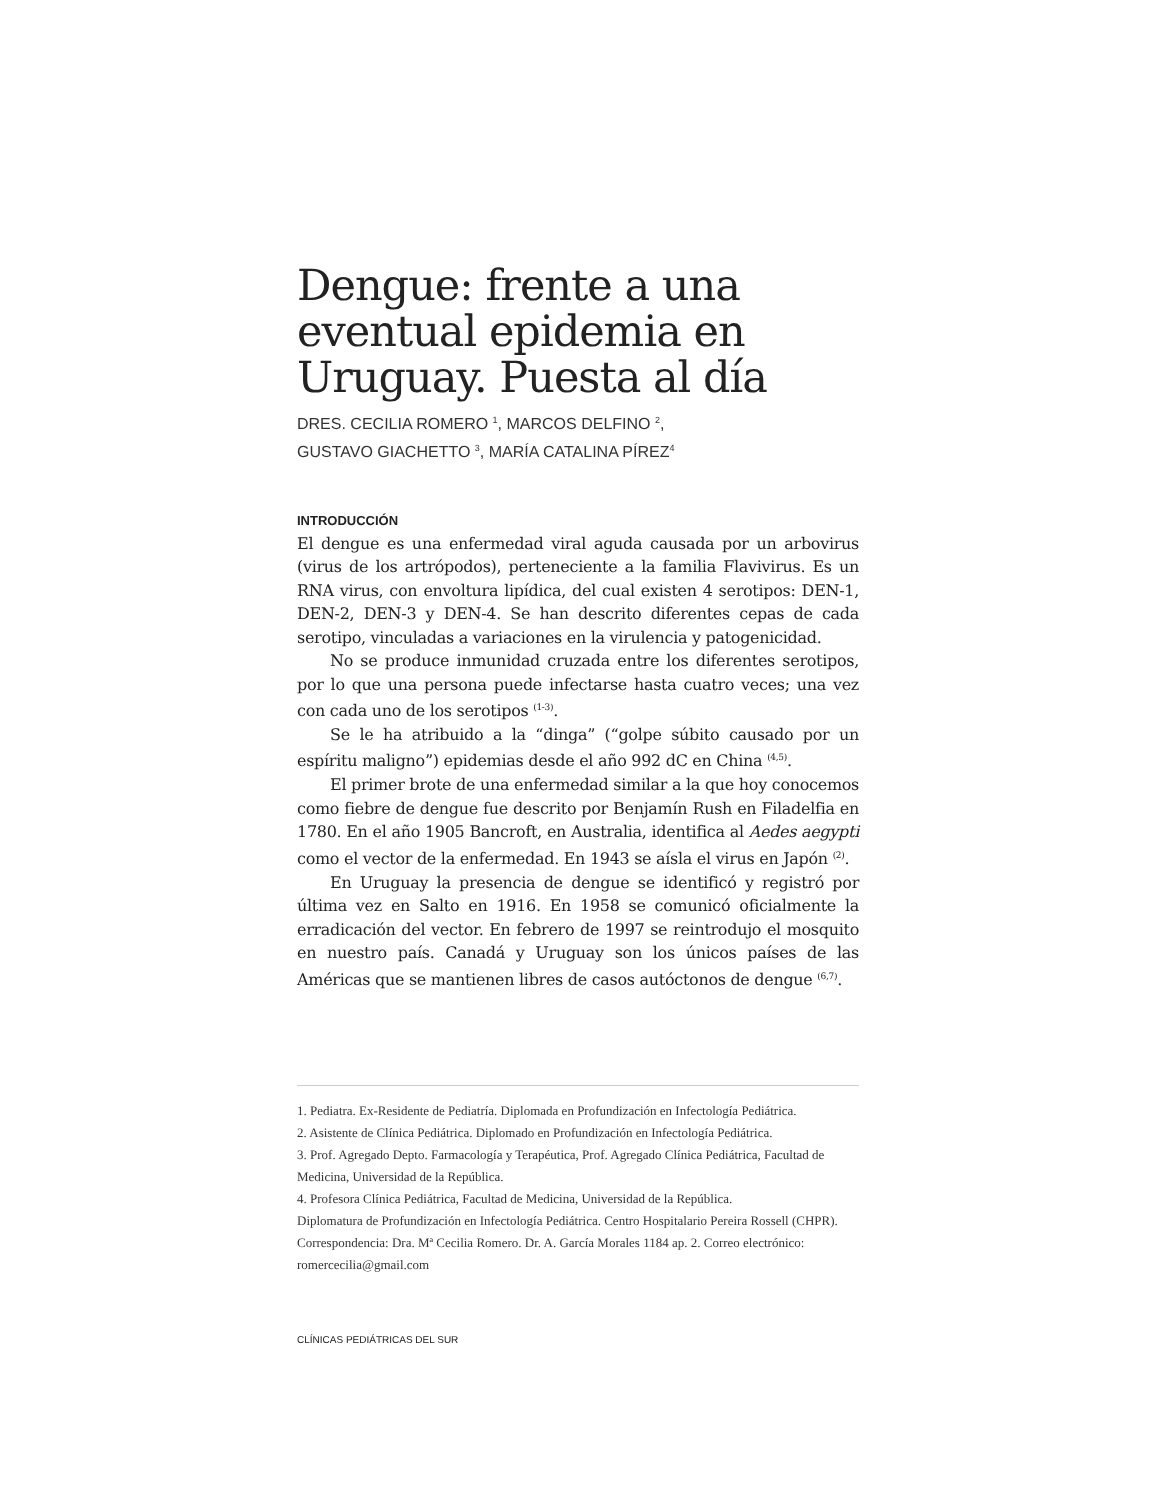Dengue: frente a una eventual epidemia en Uruguay. Puesta al día
DRES. CECILIA ROMERO <sup>1</sup>, MARCOS DELFINO <sup>2</sup>,
GUSTAVO GIACHETTO <sup>3</sup>, MARÍA CATALINA PÍREZ<sup>4</sup>
INTRODUCCIÓN
El dengue es una enfermedad viral aguda causada por un arbovirus (virus de los artrópodos), perteneciente a la familia Flavivirus. Es un RNA virus, con envoltura lipídica, del cual existen 4 serotipos: DEN-1, DEN-2, DEN-3 y DEN-4. Se han descrito diferentes cepas de cada serotipo, vinculadas a variaciones en la virulencia y patogenicidad.
No se produce inmunidad cruzada entre los diferentes serotipos, por lo que una persona puede infectarse hasta cuatro veces; una vez con cada uno de los serotipos <sup>(1-3)</sup>.
Se le ha atribuido a la “dinga” (“golpe súbito causado por un espíritu maligno”) epidemias desde el año 992 dC en China <sup>(4,5)</sup>.
El primer brote de una enfermedad similar a la que hoy conocemos como fiebre de dengue fue descrito por Benjamín Rush en Filadelfia en 1780. En el año 1905 Bancroft, en Australia, identifica al Aedes aegypti como el vector de la enfermedad. En 1943 se aísla el virus en Japón <sup>(2)</sup>.
En Uruguay la presencia de dengue se identificó y registró por última vez en Salto en 1916. En 1958 se comunicó oficialmente la erradicación del vector. En febrero de 1997 se reintrodujo el mosquito en nuestro país. Canadá y Uruguay son los únicos países de las Américas que se mantienen libres de casos autóctonos de dengue <sup>(6,7)</sup>.
1. Pediatra. Ex-Residente de Pediatría. Diplomada en Profundización en Infectología Pediátrica.
2. Asistente de Clínica Pediátrica. Diplomado en Profundización en Infectología Pediátrica.
3. Prof. Agregado Depto. Farmacología y Terapéutica, Prof. Agregado Clínica Pediátrica, Facultad de Medicina, Universidad de la República.
4. Profesora Clínica Pediátrica, Facultad de Medicina, Universidad de la República.
Diplomatura de Profundización en Infectología Pediátrica. Centro Hospitalario Pereira Rossell (CHPR).
Correspondencia: Dra. Mª Cecilia Romero. Dr. A. García Morales 1184 ap. 2. Correo electrónico: romercecilia@gmail.com
CLÍNICAS PEDIÁTRICAS DEL SUR